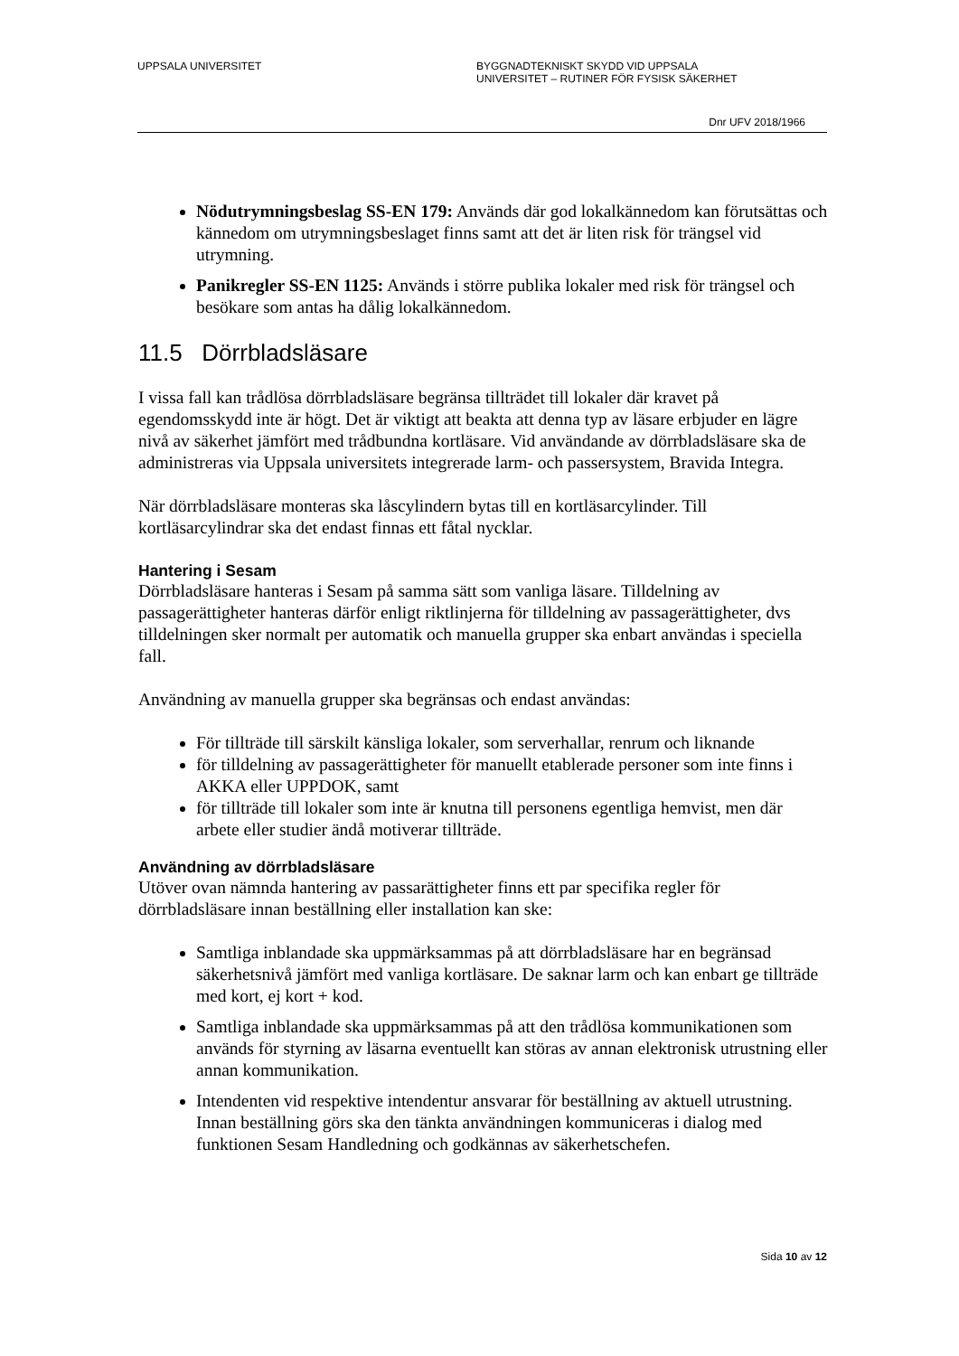UPPSALA UNIVERSITET BYGGNADTEKNISKT SKYDD VID UPPSALA
UNIVERSITET – RUTINER FÖR FYSISK SÄKERHET
Dnr UFV 2018/1966
Nödutrymningsbeslag SS-EN 179: Används där god lokalkännedom kan förutsättas och kännedom om utrymningsbeslaget finns samt att det är liten risk för trängsel vid utrymning.
Panikregler SS-EN 1125: Används i större publika lokaler med risk för trängsel och besökare som antas ha dålig lokalkännedom.
11.5 Dörrbladsläsare
I vissa fall kan trådlösa dörrbladsläsare begränsa tillträdet till lokaler där kravet på egendomsskydd inte är högt. Det är viktigt att beakta att denna typ av läsare erbjuder en lägre nivå av säkerhet jämfört med trådbundna kortläsare. Vid användande av dörrbladsläsare ska de administreras via Uppsala universitets integrerade larm- och passersystem, Bravida Integra.
När dörrbladsläsare monteras ska låscylindern bytas till en kortläsarcylinder. Till kortläsarcylindrar ska det endast finnas ett fåtal nycklar.
Hantering i Sesam
Dörrbladsläsare hanteras i Sesam på samma sätt som vanliga läsare. Tilldelning av passagerättigheter hanteras därför enligt riktlinjerna för tilldelning av passagerättigheter, dvs tilldelningen sker normalt per automatik och manuella grupper ska enbart användas i speciella fall.
Användning av manuella grupper ska begränsas och endast användas:
För tillträde till särskilt känsliga lokaler, som serverhallar, renrum och liknande
för tilldelning av passagerättigheter för manuellt etablerade personer som inte finns i AKKA eller UPPDOK, samt
för tillträde till lokaler som inte är knutna till personens egentliga hemvist, men där arbete eller studier ändå motiverar tillträde.
Användning av dörrbladsläsare
Utöver ovan nämnda hantering av passarättigheter finns ett par specifika regler för dörrbladsläsare innan beställning eller installation kan ske:
Samtliga inblandade ska uppmärksammas på att dörrbladsläsare har en begränsad säkerhetsnivå jämfört med vanliga kortläsare. De saknar larm och kan enbart ge tillträde med kort, ej kort + kod.
Samtliga inblandade ska uppmärksammas på att den trådlösa kommunikationen som används för styrning av läsarna eventuellt kan störas av annan elektronisk utrustning eller annan kommunikation.
Intendenten vid respektive intendentur ansvarar för beställning av aktuell utrustning. Innan beställning görs ska den tänkta användningen kommuniceras i dialog med funktionen Sesam Handledning och godkännas av säkerhetschefen.
Sida 10 av 12